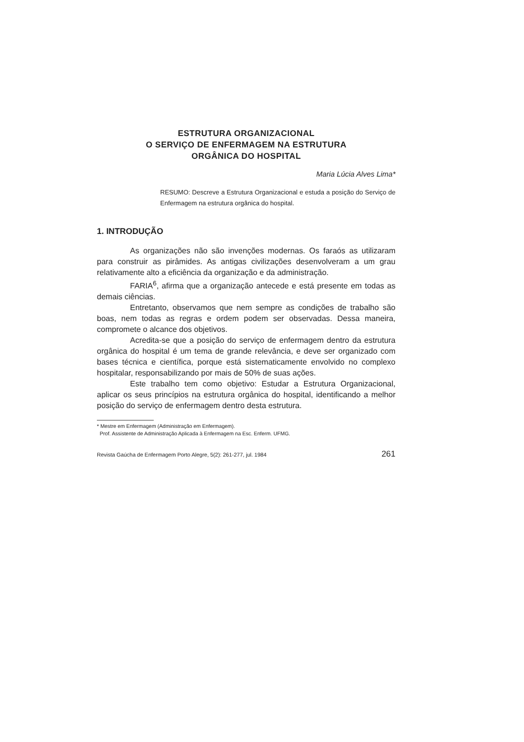ESTRUTURA ORGANIZACIONAL
O SERVIÇO DE ENFERMAGEM NA ESTRUTURA
ORGÂNICA DO HOSPITAL
Maria Lúcia Alves Lima*
RESUMO: Descreve a Estrutura Organizacional e estuda a posição do Serviço de Enfermagem na estrutura orgânica do hospital.
1. INTRODUÇÃO
As organizações não são invenções modernas. Os faraós as utilizaram para construir as pirâmides. As antigas civilizações desenvolveram a um grau relativamente alto a eficiência da organização e da administração.
FARIA<sup>6</sup>, afirma que a organização antecede e está presente em todas as demais ciências.
Entretanto, observamos que nem sempre as condições de trabalho são boas, nem todas as regras e ordem podem ser observadas. Dessa maneira, compromete o alcance dos objetivos.
Acredita-se que a posição do serviço de enfermagem dentro da estrutura orgânica do hospital é um tema de grande relevância, e deve ser organizado com bases técnica e científica, porque está sistematicamente envolvido no complexo hospitalar, responsabilizando por mais de 50% de suas ações.
Este trabalho tem como objetivo: Estudar a Estrutura Organizacional, aplicar os seus princípios na estrutura orgânica do hospital, identificando a melhor posição do serviço de enfermagem dentro desta estrutura.
* Mestre em Enfermagem (Administração em Enfermagem).
Prof. Assistente de Administração Aplicada à Enfermagem na Esc. Enferm. UFMG.
Revista Gaúcha de Enfermagem Porto Alegre, 5(2): 261-277, jul. 1984 261